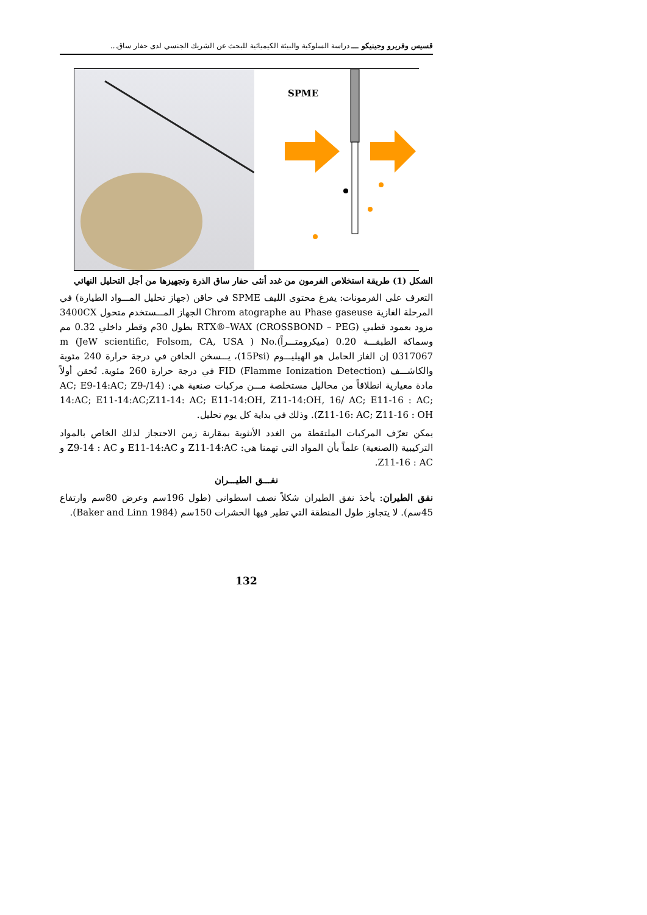قسيس وفريرو وجينيكو ـــ دراسة السلوكية والبيئة الكيميائية للبحث عن الشريك الجنسي لدى حفار ساق...
SPME
الشكل (1) طريقة استخلاص الفرمون من غدد أنثى حفار ساق الذرة وتجهيزها من أجل التحليل النهائي
التعرف على الفرمونات: يفرغ محتوى الليف SPME في حاقن (جهاز تحليل المـــواد الطيارة) في المرحلة الغازية Chrom atographe au Phase gaseuse الجهاز المـــستخدم متحول 3400CX مزود بعمود قطبي (RTX®–WAX (CROSSBOND – PEG بطول 30م وقطر داخلي 0.32 مم وسماكة الطبقـــة 0.20 (ميكرومتـــراً)m (JeW scientific, Folsom, CA, USA ) No. 0317067 إن الغاز الحامل هو الهيليـــوم (15Psi)، يـــسخن الحاقن في درجة حرارة 240 مئوية والكاشـــف FID (Flamme Ionization Detection) في درجة حرارة 260 مئوية. تُحقن أولاً مادة معيارية انطلاقاً من محاليل مستخلصة مـــن مركبات صنعية هي: (14/AC; E9-14:AC; Z9-14:AC; E11-14:AC;Z11-14: AC; E11-14:OH, Z11-14:OH, 16/ AC; E11-16 : AC; Z11-16: AC; Z11-16 : OH). وذلك في بداية كل يوم تحليل.
يمكن تعرّف المركبات الملتقطة من الغدد الأنثوية بمقارنة زمن الاحتجاز لذلك الخاص بالمواد التركيبية (الصنعية) علماً بأن المواد التي تهمنا هي: Z11-14:AC و E11-14:AC و Z9-14 : AC و Z11-16 : AC.
نفـــق الطيـــران
نفق الطيران: يأخذ نفق الطيران شكلاً نصف اسطواني (طول 196سم وعرض 80سم وارتفاع 45سم). لا يتجاوز طول المنطقة التي تطير فيها الحشرات 150سم (Baker and Linn 1984).
132